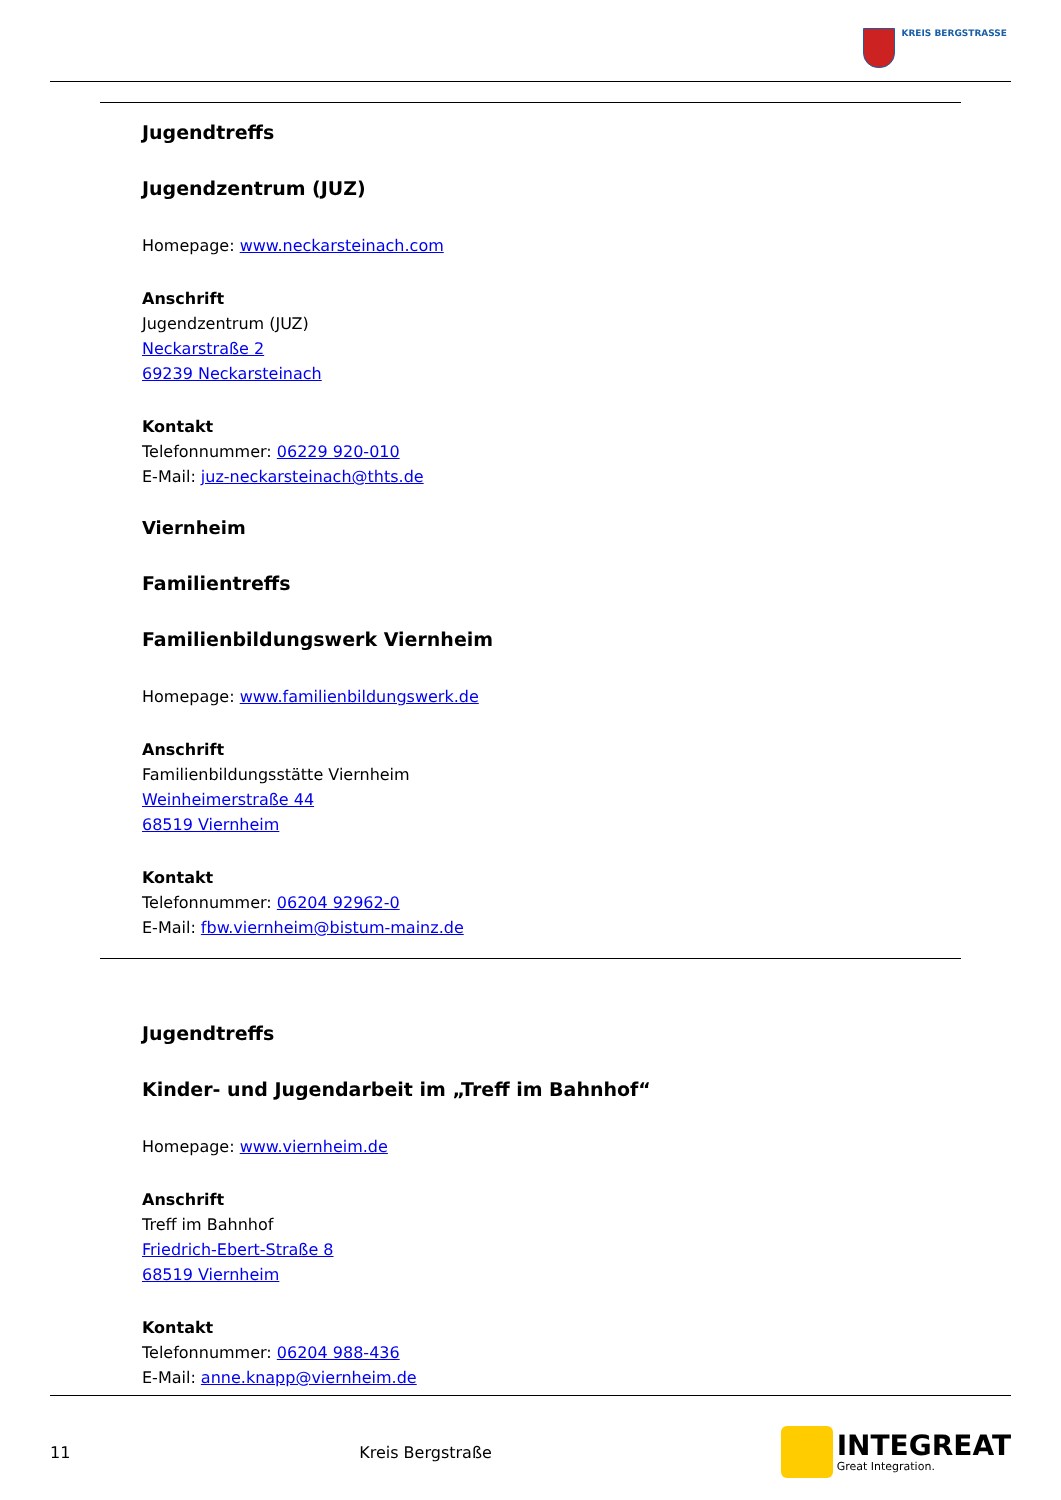KREIS BERGSTRASSE
Jugendtreffs
Jugendzentrum (JUZ)
Homepage: www.neckarsteinach.com
Anschrift
Jugendzentrum (JUZ)
Neckarstraße 2
69239 Neckarsteinach
Kontakt
Telefonnummer: 06229 920-010
E-Mail: juz-neckarsteinach@thts.de
Viernheim
Familientreffs
Familienbildungswerk Viernheim
Homepage: www.familienbildungswerk.de
Anschrift
Familienbildungsstätte Viernheim
Weinheimerstraße 44
68519 Viernheim
Kontakt
Telefonnummer: 06204 92962-0
E-Mail: fbw.viernheim@bistum-mainz.de
Jugendtreffs
Kinder- und Jugendarbeit im „Treff im Bahnhof“
Homepage: www.viernheim.de
Anschrift
Treff im Bahnhof
Friedrich-Ebert-Straße 8
68519 Viernheim
Kontakt
Telefonnummer: 06204 988-436
E-Mail: anne.knapp@viernheim.de
11 Kreis Bergstraße
INTEGREAT
Great Integration.